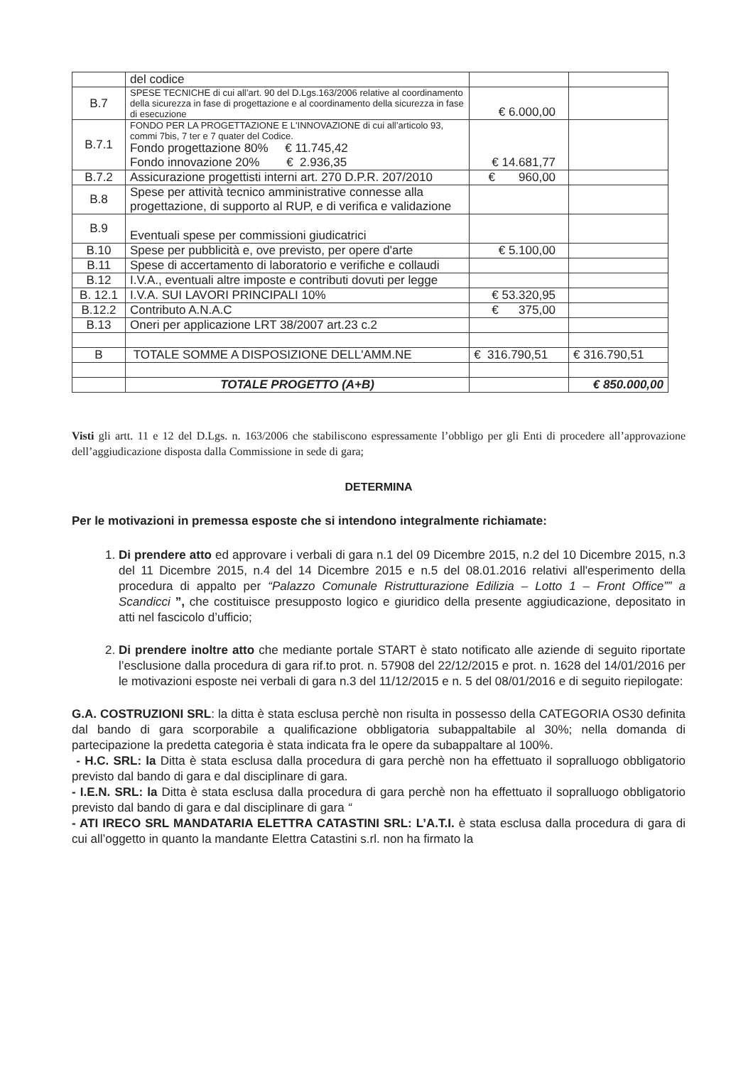| | del codice | | |
| B.7 | SPESE TECNICHE di cui all’art. 90 del D.Lgs.163/2006 relative al coordinamento della sicurezza in fase di progettazione e al coordinamento della sicurezza in fase di esecuzione | € 6.000,00 | |
| B.7.1 | FONDO PER LA PROGETTAZIONE E L'INNOVAZIONE di cui all’articolo 93, commi 7bis, 7 ter e 7 quater del Codice. Fondo progettazione 80% € 11.745,42 Fondo innovazione 20% € 2.936,35 | € 14.681,77 | |
| B.7.2 | Assicurazione progettisti interni art. 270 D.P.R. 207/2010 | € 960,00 | |
| B.8 | Spese per attività tecnico amministrative connesse alla progettazione, di supporto al RUP, e di verifica e validazione | | |
| B.9 | Eventuali spese per commissioni giudicatrici | | |
| B.10 | Spese per pubblicità e, ove previsto, per opere d'arte | € 5.100,00 | |
| B.11 | Spese di accertamento di laboratorio e verifiche e collaudi | | |
| B.12 | I.V.A., eventuali altre imposte e contributi dovuti per legge | | |
| B. 12.1 | I.V.A. SUI LAVORI PRINCIPALI 10% | € 53.320,95 | |
| B.12.2 | Contributo A.N.A.C | € 375,00 | |
| B.13 | Oneri per applicazione LRT 38/2007 art.23 c.2 | | |
| B | TOTALE SOMME A DISPOSIZIONE DELL'AMM.NE | € 316.790,51 | € 316.790,51 |
| | TOTALE PROGETTO (A+B) | | € 850.000,00 |
Visti gli artt. 11 e 12 del D.Lgs. n. 163/2006 che stabiliscono espressamente l’obbligo per gli Enti di procedere all’approvazione dell’aggiudicazione disposta dalla Commissione in sede di gara;
DETERMINA
Per le motivazioni in premessa esposte che si intendono integralmente richiamate:
1. Di prendere atto ed approvare i verbali di gara n.1 del 09 Dicembre 2015, n.2 del 10 Dicembre 2015, n.3 del 11 Dicembre 2015, n.4 del 14 Dicembre 2015 e n.5 del 08.01.2016 relativi all'esperimento della procedura di appalto per “Palazzo Comunale Ristrutturazione Edilizia – Lotto 1 – Front Office”” a Scandicci ”, che costituisce presupposto logico e giuridico della presente aggiudicazione, depositato in atti nel fascicolo d’ufficio;
2. Di prendere inoltre atto che mediante portale START è stato notificato alle aziende di seguito riportate l’esclusione dalla procedura di gara rif.to prot. n. 57908 del 22/12/2015 e prot. n. 1628 del 14/01/2016 per le motivazioni esposte nei verbali di gara n.3 del 11/12/2015 e n. 5 del 08/01/2016 e di seguito riepilogate:
G.A. COSTRUZIONI SRL: la ditta è stata esclusa perchè non risulta in possesso della CATEGORIA OS30 definita dal bando di gara scorporabile a qualificazione obbligatoria subappaltabile al 30%; nella domanda di partecipazione la predetta categoria è stata indicata fra le opere da subappaltare al 100%.
- H.C. SRL: la Ditta è stata esclusa dalla procedura di gara perchè non ha effettuato il sopralluogo obbligatorio previsto dal bando di gara e dal disciplinare di gara.
- I.E.N. SRL: la Ditta è stata esclusa dalla procedura di gara perchè non ha effettuato il sopralluogo obbligatorio previsto dal bando di gara e dal disciplinare di gara “
- ATI IRECO SRL MANDATARIA ELETTRA CATASTINI SRL: L’A.T.I. è stata esclusa dalla procedura di gara di cui all’oggetto in quanto la mandante Elettra Catastini s.rl. non ha firmato la